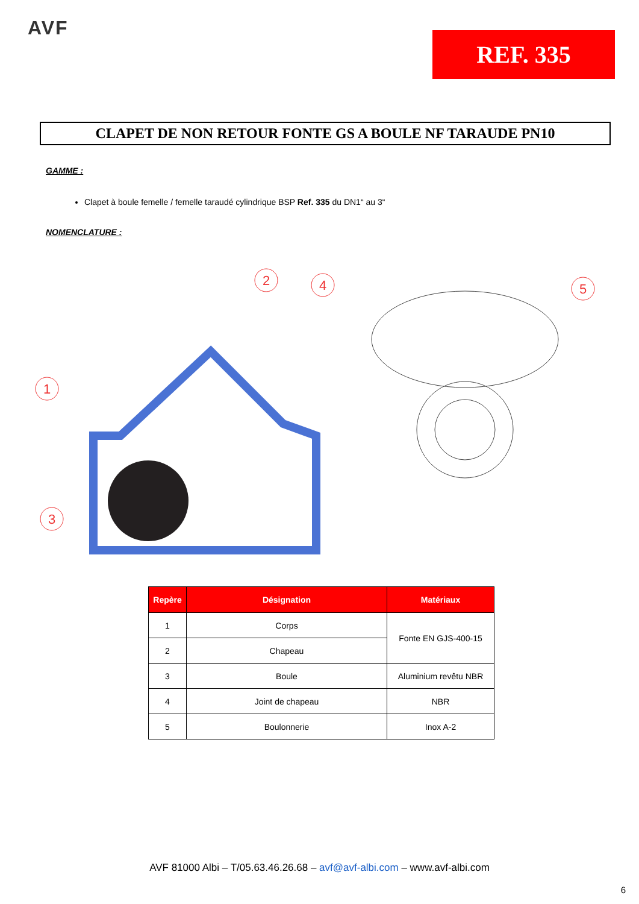AVF
REF. 335
CLAPET DE NON RETOUR FONTE GS A BOULE NF TARAUDE PN10
GAMME :
Clapet à boule femelle / femelle taraudé cylindrique BSP Ref. 335 du DN1“ au 3“
NOMENCLATURE :
1
2
3
4
5
| Repère | Désignation | Matériaux |
| --- | --- | --- |
| 1 | Corps | Fonte EN GJS-400-15 |
| 2 | Chapeau | |
| 3 | Boule | Aluminium revêtu NBR |
| 4 | Joint de chapeau | NBR |
| 5 | Boulonnerie | Inox A-2 |
AVF 81000 Albi – T/05.63.46.26.68 – avf@avf-albi.com – www.avf-albi.com
6